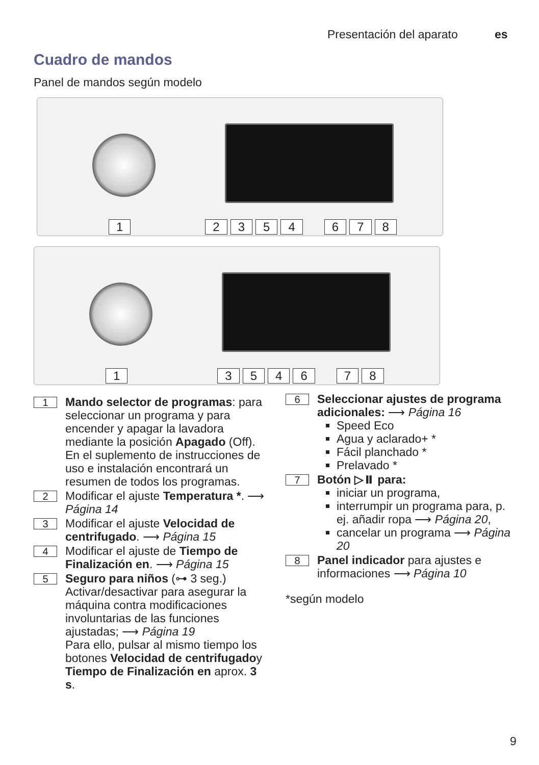Presentación del aparato es
Cuadro de mandos
Panel de mandos según modelo
12354678
1354678
1
Mando selector de programas: para seleccionar un programa y para encender y apagar la lavadora mediante la posición Apagado (Off).
En el suplemento de instrucciones de uso e instalación encontrará un resumen de todos los programas.
2
Modificar el ajuste Temperatura *. ⟶ Página 14
3
Modificar el ajuste Velocidad de centrifugado. ⟶ Página 15
4
Modificar el ajuste de Tiempo de Finalización en. ⟶ Página 15
5
Seguro para niños (⊶ 3 seg.)
Activar/desactivar para asegurar la máquina contra modificaciones involuntarias de las funciones ajustadas; ⟶ Página 19
Para ello, pulsar al mismo tiempo los botones Velocidad de centrifugadoy Tiempo de Finalización en aprox. 3 s.
6
Seleccionar ajustes de programa adicionales: ⟶ Página 16
Speed Eco
Agua y aclarado+ *
Fácil planchado *
Prelavado *
7
Botón ▷⏸ para:
iniciar un programa,
interrumpir un programa para, p. ej. añadir ropa ⟶ Página 20,
cancelar un programa ⟶ Página 20
8
Panel indicador para ajustes e informaciones ⟶ Página 10
*según modelo
9